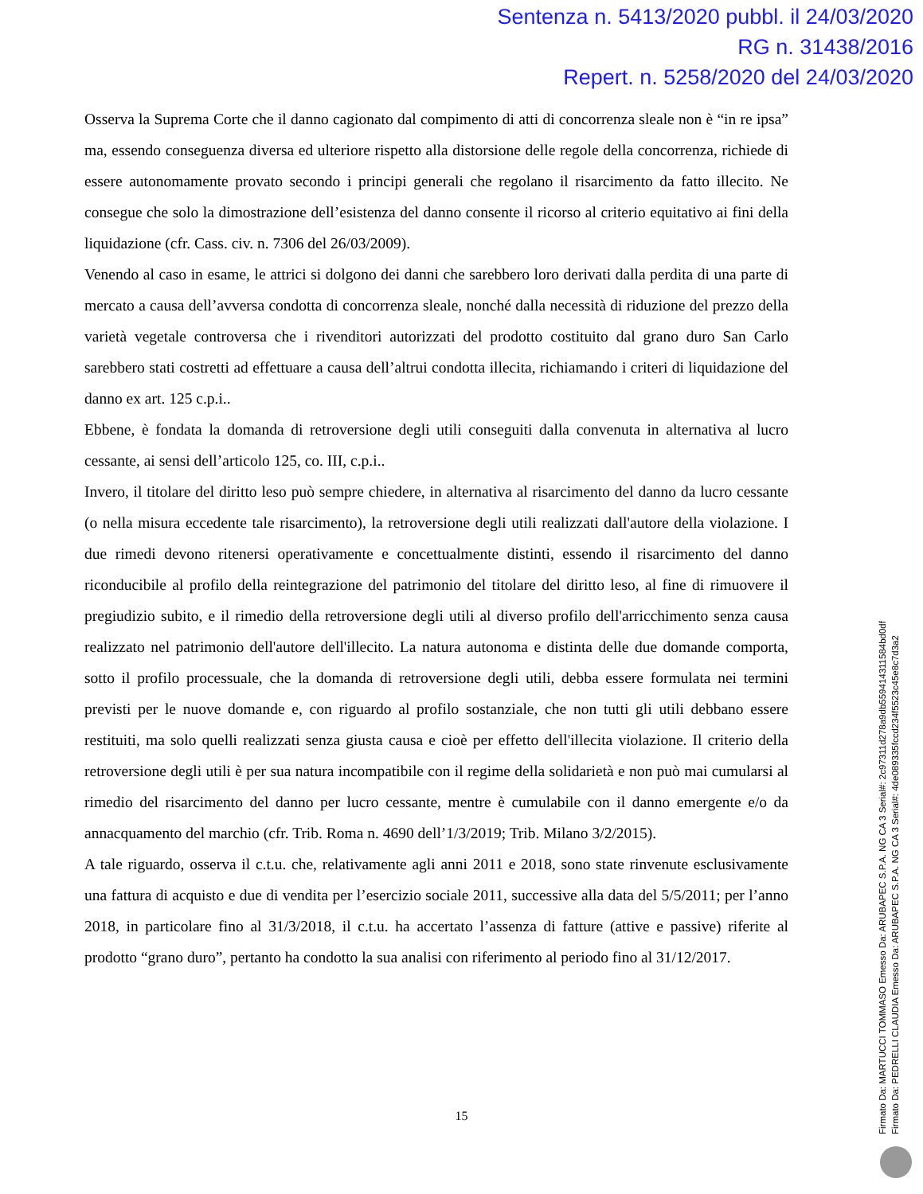Sentenza n. 5413/2020 pubbl. il 24/03/2020
RG n. 31438/2016
Repert. n. 5258/2020 del 24/03/2020
Osserva la Suprema Corte che il danno cagionato dal compimento di atti di concorrenza sleale non è “in re ipsa” ma, essendo conseguenza diversa ed ulteriore rispetto alla distorsione delle regole della concorrenza, richiede di essere autonomamente provato secondo i principi generali che regolano il risarcimento da fatto illecito. Ne consegue che solo la dimostrazione dell’esistenza del danno consente il ricorso al criterio equitativo ai fini della liquidazione (cfr. Cass. civ. n. 7306 del 26/03/2009).
Venendo al caso in esame, le attrici si dolgono dei danni che sarebbero loro derivati dalla perdita di una parte di mercato a causa dell’avversa condotta di concorrenza sleale, nonché dalla necessità di riduzione del prezzo della varietà vegetale controversa che i rivenditori autorizzati del prodotto costituito dal grano duro San Carlo sarebbero stati costretti ad effettuare a causa dell’altrui condotta illecita, richiamando i criteri di liquidazione del danno ex art. 125 c.p.i..
Ebbene, è fondata la domanda di retroversione degli utili conseguiti dalla convenuta in alternativa al lucro cessante, ai sensi dell’articolo 125, co. III, c.p.i..
Invero, il titolare del diritto leso può sempre chiedere, in alternativa al risarcimento del danno da lucro cessante (o nella misura eccedente tale risarcimento), la retroversione degli utili realizzati dall'autore della violazione. I due rimedi devono ritenersi operativamente e concettualmente distinti, essendo il risarcimento del danno riconducibile al profilo della reintegrazione del patrimonio del titolare del diritto leso, al fine di rimuovere il pregiudizio subito, e il rimedio della retroversione degli utili al diverso profilo dell'arricchimento senza causa realizzato nel patrimonio dell'autore dell'illecito. La natura autonoma e distinta delle due domande comporta, sotto il profilo processuale, che la domanda di retroversione degli utili, debba essere formulata nei termini previsti per le nuove domande e, con riguardo al profilo sostanziale, che non tutti gli utili debbano essere restituiti, ma solo quelli realizzati senza giusta causa e cioè per effetto dell'illecita violazione. Il criterio della retroversione degli utili è per sua natura incompatibile con il regime della solidarietà e non può mai cumularsi al rimedio del risarcimento del danno per lucro cessante, mentre è cumulabile con il danno emergente e/o da annacquamento del marchio (cfr. Trib. Roma n. 4690 dell’1/3/2019; Trib. Milano 3/2/2015).
A tale riguardo, osserva il c.t.u. che, relativamente agli anni 2011 e 2018, sono state rinvenute esclusivamente una fattura di acquisto e due di vendita per l’esercizio sociale 2011, successive alla data del 5/5/2011; per l’anno 2018, in particolare fino al 31/3/2018, il c.t.u. ha accertato l’assenza di fatture (attive e passive) riferite al prodotto “grano duro”, pertanto ha condotto la sua analisi con riferimento al periodo fino al 31/12/2017.
15
Firmato Da: MARTUCCI TOMMASO Emesso Da: ARUBAPEC S.P.A. NG CA 3 Serial#: 2c97311d278a9db559414311584bd0df
Firmato Da: PEDRELLI CLAUDIA Emesso Da: ARUBAPEC S.P.A. NG CA 3 Serial#: 4de089335fccd234f5523c45e8c7d3a2